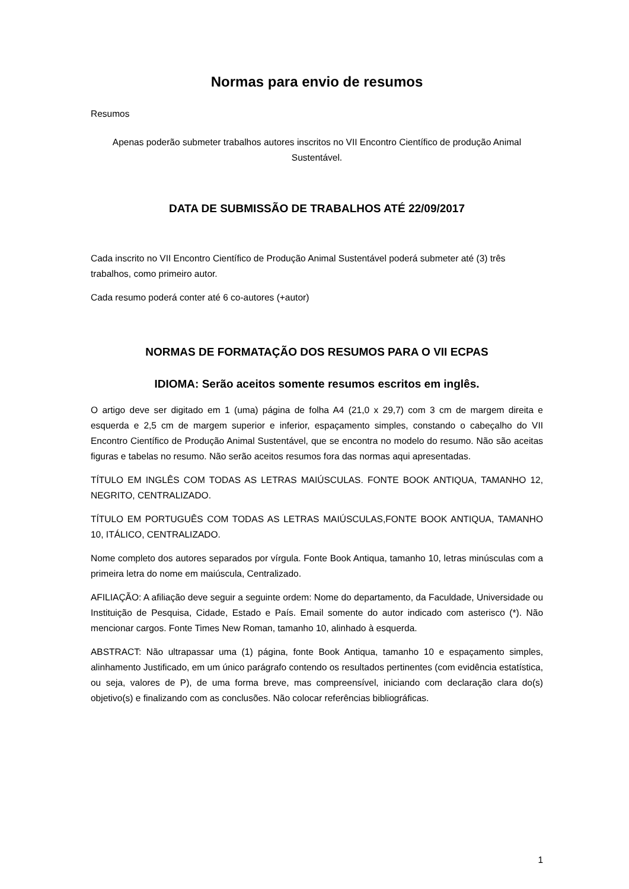Normas para envio de resumos
Resumos
Apenas poderão submeter trabalhos autores inscritos no VII Encontro Científico de produção Animal Sustentável.
DATA DE SUBMISSÃO DE TRABALHOS ATÉ 22/09/2017
Cada inscrito no VII Encontro Científico de Produção Animal Sustentável poderá submeter até (3) três trabalhos, como primeiro autor.
Cada resumo poderá conter até 6 co-autores (+autor)
NORMAS DE FORMATAÇÃO DOS RESUMOS PARA O VII ECPAS
IDIOMA: Serão aceitos somente resumos escritos em inglês.
O artigo deve ser digitado em 1 (uma) página de folha A4 (21,0 x 29,7) com 3 cm de margem direita e esquerda e 2,5 cm de margem superior e inferior, espaçamento simples, constando o cabeçalho do VII Encontro Científico de Produção Animal Sustentável, que se encontra no modelo do resumo. Não são aceitas figuras e tabelas no resumo. Não serão aceitos resumos fora das normas aqui apresentadas.
TÍTULO EM INGLÊS COM TODAS AS LETRAS MAIÚSCULAS. FONTE BOOK ANTIQUA, TAMANHO 12, NEGRITO, CENTRALIZADO.
TÍTULO EM PORTUGUÊS COM TODAS AS LETRAS MAIÚSCULAS,FONTE BOOK ANTIQUA, TAMANHO 10, ITÁLICO, CENTRALIZADO.
Nome completo dos autores separados por vírgula. Fonte Book Antiqua, tamanho 10, letras minúsculas com a primeira letra do nome em maiúscula, Centralizado.
AFILIAÇÃO: A afiliação deve seguir a seguinte ordem: Nome do departamento, da Faculdade, Universidade ou Instituição de Pesquisa, Cidade, Estado e País. Email somente do autor indicado com asterisco (*). Não mencionar cargos. Fonte Times New Roman, tamanho 10, alinhado à esquerda.
ABSTRACT: Não ultrapassar uma (1) página, fonte Book Antiqua, tamanho 10 e espaçamento simples, alinhamento Justificado, em um único parágrafo contendo os resultados pertinentes (com evidência estatística, ou seja, valores de P), de uma forma breve, mas compreensível, iniciando com declaração clara do(s) objetivo(s) e finalizando com as conclusões. Não colocar referências bibliográficas.
1